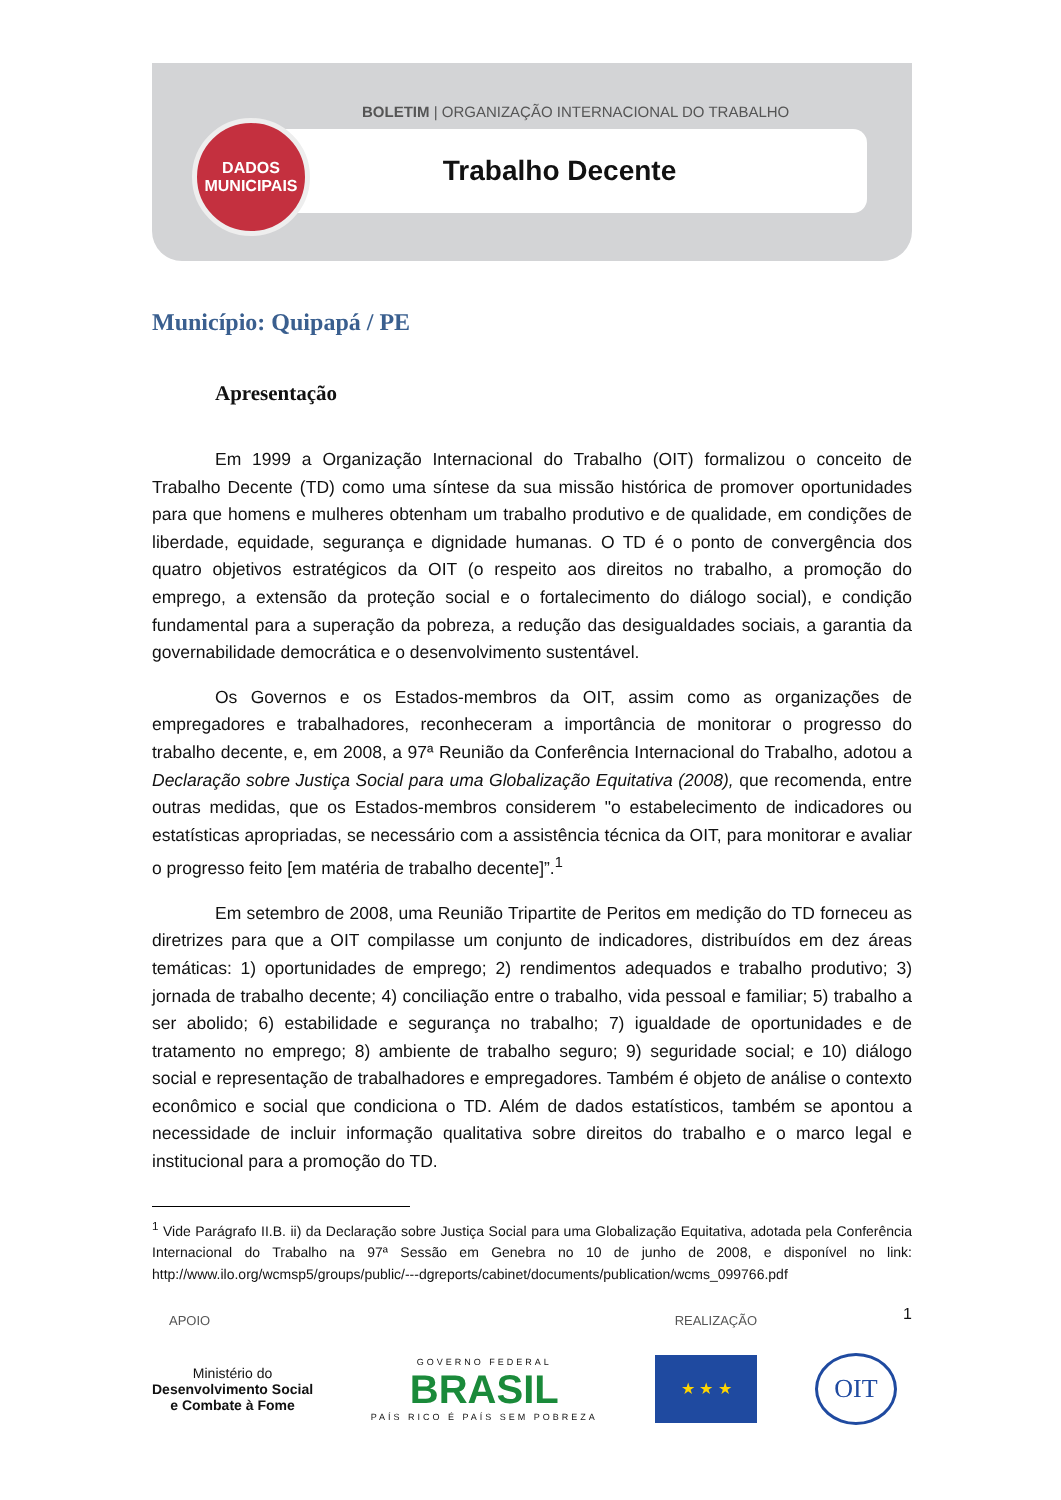BOLETIM | ORGANIZAÇÃO INTERNACIONAL DO TRABALHO
Trabalho Decente
DADOS
MUNICIPAIS
Município: Quipapá / PE
Apresentação
Em 1999 a Organização Internacional do Trabalho (OIT) formalizou o conceito de Trabalho Decente (TD) como uma síntese da sua missão histórica de promover oportunidades para que homens e mulheres obtenham um trabalho produtivo e de qualidade, em condições de liberdade, equidade, segurança e dignidade humanas. O TD é o ponto de convergência dos quatro objetivos estratégicos da OIT (o respeito aos direitos no trabalho, a promoção do emprego, a extensão da proteção social e o fortalecimento do diálogo social), e condição fundamental para a superação da pobreza, a redução das desigualdades sociais, a garantia da governabilidade democrática e o desenvolvimento sustentável.
Os Governos e os Estados-membros da OIT, assim como as organizações de empregadores e trabalhadores, reconheceram a importância de monitorar o progresso do trabalho decente, e, em 2008, a 97ª Reunião da Conferência Internacional do Trabalho, adotou a Declaração sobre Justiça Social para uma Globalização Equitativa (2008), que recomenda, entre outras medidas, que os Estados-membros considerem "o estabelecimento de indicadores ou estatísticas apropriadas, se necessário com a assistência técnica da OIT, para monitorar e avaliar o progresso feito [em matéria de trabalho decente]”.<sup>1</sup>
Em setembro de 2008, uma Reunião Tripartite de Peritos em medição do TD forneceu as diretrizes para que a OIT compilasse um conjunto de indicadores, distribuídos em dez áreas temáticas: 1) oportunidades de emprego; 2) rendimentos adequados e trabalho produtivo; 3) jornada de trabalho decente; 4) conciliação entre o trabalho, vida pessoal e familiar; 5) trabalho a ser abolido; 6) estabilidade e segurança no trabalho; 7) igualdade de oportunidades e de tratamento no emprego; 8) ambiente de trabalho seguro; 9) seguridade social; e 10) diálogo social e representação de trabalhadores e empregadores. Também é objeto de análise o contexto econômico e social que condiciona o TD. Além de dados estatísticos, também se apontou a necessidade de incluir informação qualitativa sobre direitos do trabalho e o marco legal e institucional para a promoção do TD.
<sup>1</sup> Vide Parágrafo II.B. ii) da Declaração sobre Justiça Social para uma Globalização Equitativa, adotada pela Conferência Internacional do Trabalho na 97ª Sessão em Genebra no 10 de junho de 2008, e disponível no link: http://www.ilo.org/wcmsp5/groups/public/---dgreports/cabinet/documents/publication/wcms_099766.pdf
1
APOIO REALIZAÇÃO
Ministério do
Desenvolvimento Social
e Combate à Fome
GOVERNO FEDERAL
BRASIL
PAÍS RICO É PAÍS SEM POBREZA
★ ★ ★
OIT